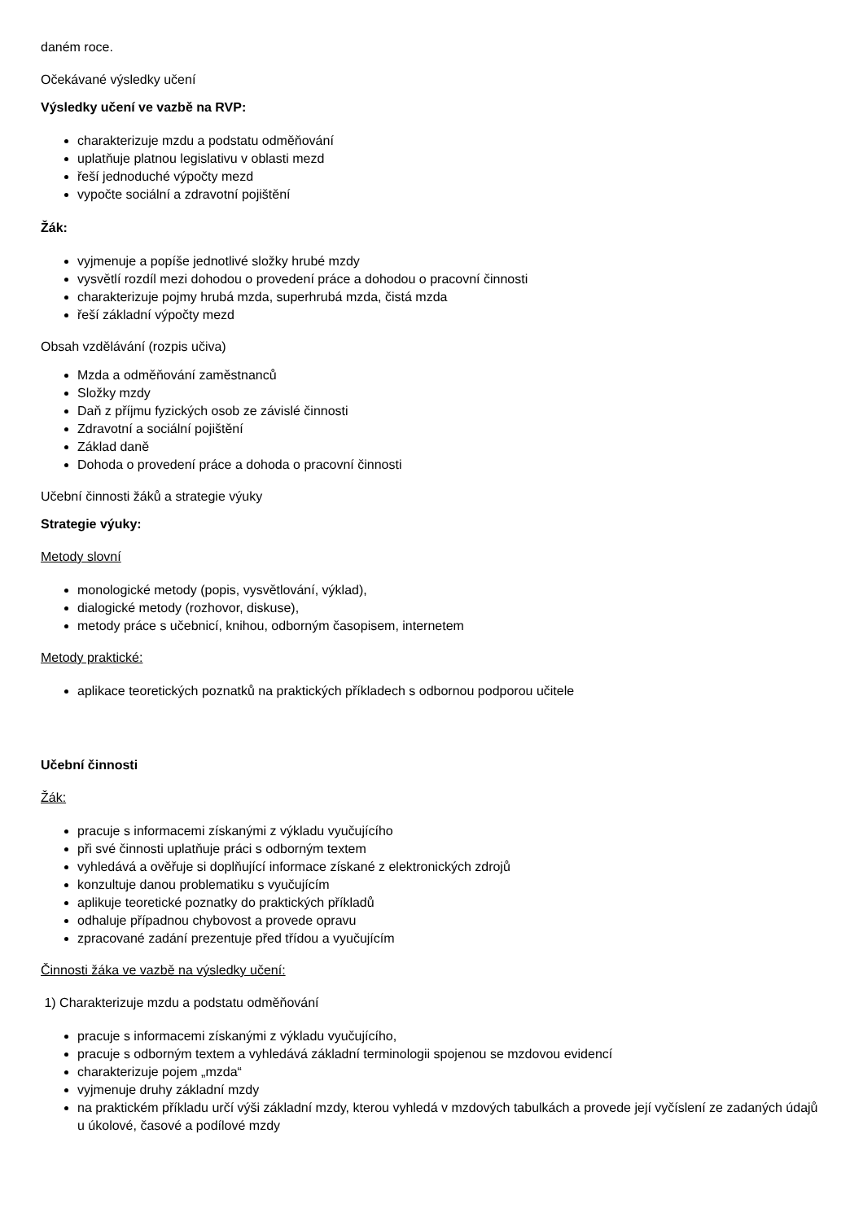daném roce.
Očekávané výsledky učení
Výsledky učení ve vazbě na RVP:
charakterizuje mzdu a podstatu odměňování
uplatňuje platnou legislativu v oblasti mezd
řeší jednoduché výpočty mezd
vypočte sociální a zdravotní pojištění
Žák:
vyjmenuje a popíše jednotlivé složky hrubé mzdy
vysvětlí rozdíl mezi dohodou o provedení práce a dohodou o pracovní činnosti
charakterizuje pojmy hrubá mzda, superhrubá mzda, čistá mzda
řeší základní výpočty mezd
Obsah vzdělávání (rozpis učiva)
Mzda a odměňování zaměstnanců
Složky mzdy
Daň z příjmu fyzických osob ze závislé činnosti
Zdravotní a sociální pojištění
Základ daně
Dohoda o provedení práce a dohoda o pracovní činnosti
Učební činnosti žáků a strategie výuky
Strategie výuky:
Metody slovní
monologické metody (popis, vysvětlování, výklad),
dialogické metody (rozhovor, diskuse),
metody práce s učebnicí, knihou, odborným časopisem, internetem
Metody praktické:
aplikace teoretických poznatků na praktických příkladech s odbornou podporou učitele
Učební činnosti
Žák:
pracuje s informacemi získanými z výkladu vyučujícího
při své činnosti uplatňuje práci s odborným textem
vyhledává a ověřuje si doplňující informace získané z elektronických zdrojů
konzultuje danou problematiku s vyučujícím
aplikuje teoretické poznatky do praktických příkladů
odhaluje případnou chybovost a provede opravu
zpracované zadání prezentuje před třídou a vyučujícím
Činnosti žáka ve vazbě na výsledky učení:
1) Charakterizuje mzdu a podstatu odměňování
pracuje s informacemi získanými z výkladu vyučujícího,
pracuje s odborným textem a vyhledává základní terminologii spojenou se mzdovou evidencí
charakterizuje pojem „mzda“
vyjmenuje druhy základní mzdy
na praktickém příkladu určí výši základní mzdy, kterou vyhledá v mzdových tabulkách a provede její vyčíslení ze zadaných údajů u úkolové, časové a podílové mzdy